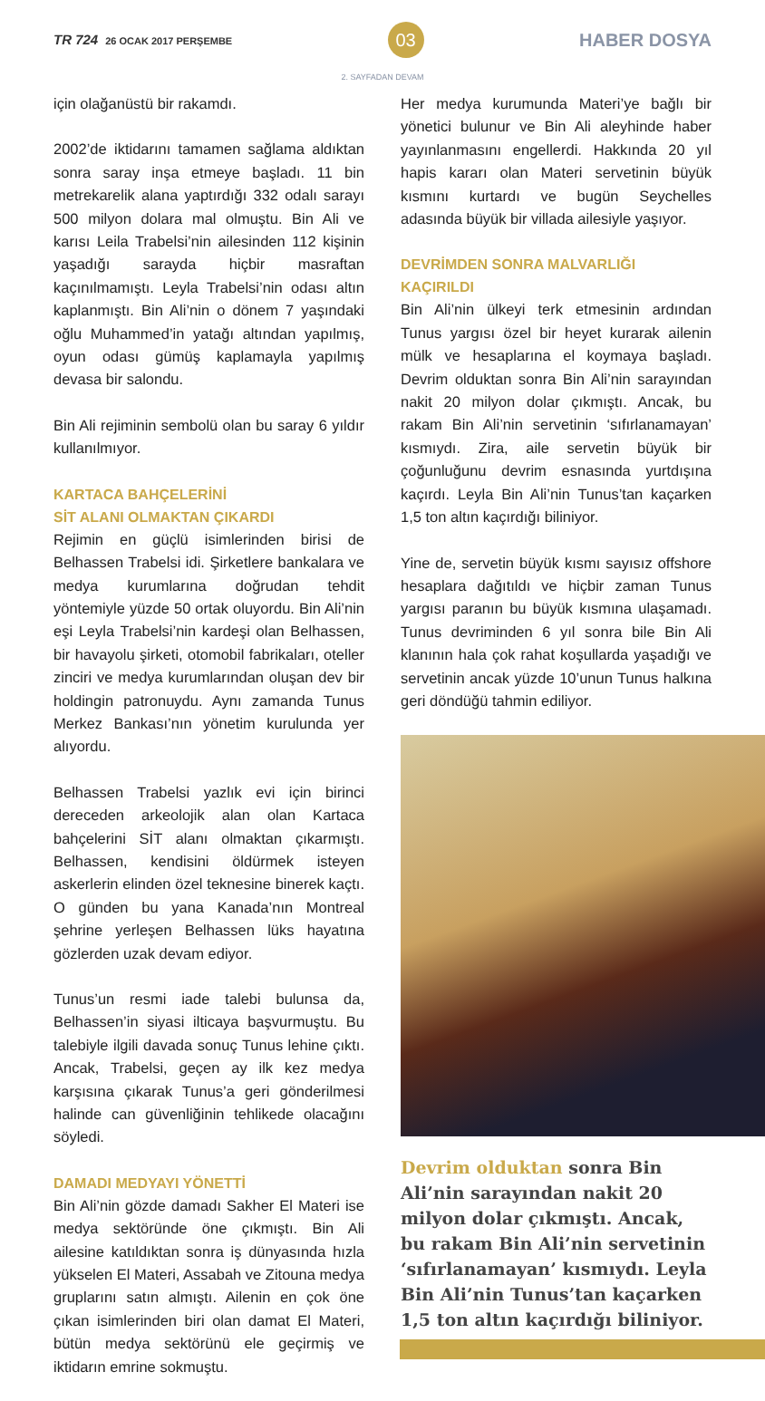TR 724 26 OCAK 2017 PERŞEMBE
03
HABER DOSYA
2. SAYFADAN DEVAM
için olağanüstü bir rakamdı.
2002’de iktidarını tamamen sağlama aldıktan sonra saray inşa etmeye başladı. 11 bin metrekarelik alana yaptırdığı 332 odalı sarayı 500 milyon dolara mal olmuştu. Bin Ali ve karısı Leila Trabelsi’nin ailesinden 112 kişinin yaşadığı sarayda hiçbir masraftan kaçınılmamıştı. Leyla Trabelsi’nin odası altın kaplanmıştı. Bin Ali’nin o dönem 7 yaşındaki oğlu Muhammed’in yatağı altından yapılmış, oyun odası gümüş kaplamayla yapılmış devasa bir salondu.
Bin Ali rejiminin sembolü olan bu saray 6 yıldır kullanılmıyor.
KARTACA BAHÇELERİNİ
SİT ALANI OLMAKTAN ÇIKARDI
Rejimin en güçlü isimlerinden birisi de Belhassen Trabelsi idi. Şirketlere bankalara ve medya kurumlarına doğrudan tehdit yöntemiyle yüzde 50 ortak oluyordu. Bin Ali’nin eşi Leyla Trabelsi’nin kardeşi olan Belhassen, bir havayolu şirketi, otomobil fabrikaları, oteller zinciri ve medya kurumlarından oluşan dev bir holdingin patronuydu. Aynı zamanda Tunus Merkez Bankası’nın yönetim kurulunda yer alıyordu.
Belhassen Trabelsi yazlık evi için birinci dereceden arkeolojik alan olan Kartaca bahçelerini SİT alanı olmaktan çıkarmıştı. Belhassen, kendisini öldürmek isteyen askerlerin elinden özel teknesine binerek kaçtı. O günden bu yana Kanada’nın Montreal şehrine yerleşen Belhassen lüks hayatına gözlerden uzak devam ediyor.
Tunus’un resmi iade talebi bulunsa da, Belhassen’in siyasi ilticaya başvurmuştu. Bu talebiyle ilgili davada sonuç Tunus lehine çıktı. Ancak, Trabelsi, geçen ay ilk kez medya karşısına çıkarak Tunus’a geri gönderilmesi halinde can güvenliğinin tehlikede olacağını söyledi.
DAMADI MEDYAYI YÖNETTİ
Bin Ali’nin gözde damadı Sakher El Materi ise medya sektöründe öne çıkmıştı. Bin Ali ailesine katıldıktan sonra iş dünyasında hızla yükselen El Materi, Assabah ve Zitouna medya gruplarını satın almıştı. Ailenin en çok öne çıkan isimlerinden biri olan damat El Materi, bütün medya sektörünü ele geçirmiş ve iktidarın emrine sokmuştu.
Her medya kurumunda Materi’ye bağlı bir yönetici bulunur ve Bin Ali aleyhinde haber yayınlanmasını engellerdi. Hakkında 20 yıl hapis kararı olan Materi servetinin büyük kısmını kurtardı ve bugün Seychelles adasında büyük bir villada ailesiyle yaşıyor.
DEVRİMDEN SONRA MALVARLIĞI KAÇIRILDI
Bin Ali’nin ülkeyi terk etmesinin ardından Tunus yargısı özel bir heyet kurarak ailenin mülk ve hesaplarına el koymaya başladı. Devrim olduktan sonra Bin Ali’nin sarayından nakit 20 milyon dolar çıkmıştı. Ancak, bu rakam Bin Ali’nin servetinin ‘sıfırlanamayan’ kısmıydı. Zira, aile servetin büyük bir çoğunluğunu devrim esnasında yurtdışına kaçırdı. Leyla Bin Ali’nin Tunus’tan kaçarken 1,5 ton altın kaçırdığı biliniyor.
Yine de, servetin büyük kısmı sayısız offshore hesaplara dağıtıldı ve hiçbir zaman Tunus yargısı paranın bu büyük kısmına ulaşamadı. Tunus devriminden 6 yıl sonra bile Bin Ali klanının hala çok rahat koşullarda yaşadığı ve servetinin ancak yüzde 10’unun Tunus halkına geri döndüğü tahmin ediliyor.
Devrim olduktan sonra Bin Ali’nin sarayından nakit 20 milyon dolar çıkmıştı. Ancak, bu rakam Bin Ali’nin servetinin ‘sıfırlanamayan’ kısmıydı. Leyla Bin Ali’nin Tunus’tan kaçarken 1,5 ton altın kaçırdığı biliniyor.